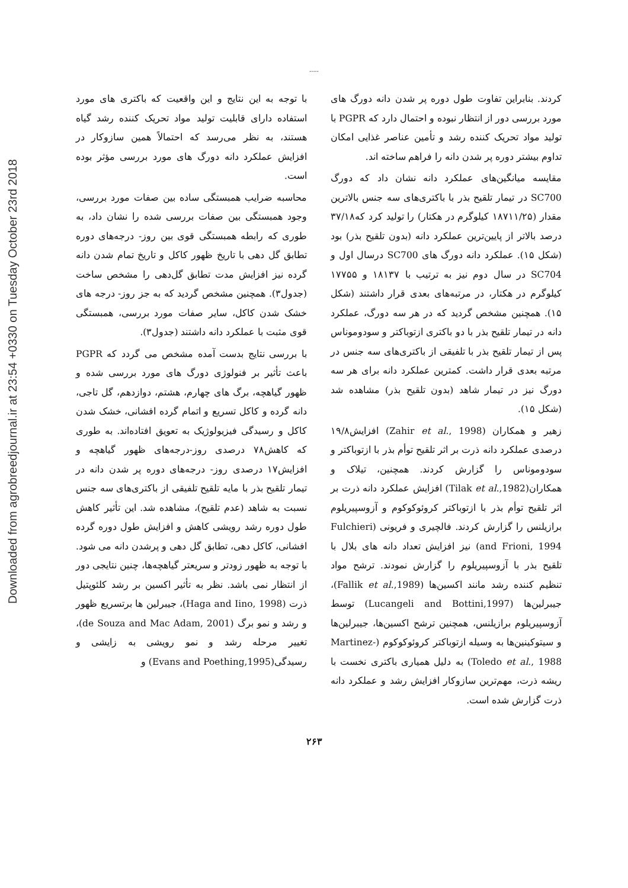Downloaded from agrobreedjournal.ir at 23:54 +0330 on Tuesday October 23rd 2018
.....
کردند. بنابراین تفاوت طول دوره پر شدن دانه دورگ های مورد بررسی دور از انتظار نبوده و احتمال دارد که PGPR با تولید مواد تحریک کننده رشد و تأمین عناصر غذایی امکان تداوم بیشتر دوره پر شدن دانه را فراهم ساخته اند.
مقایسه میانگین‌های عملکرد دانه نشان داد که دورگ SC700 در تیمار تلقیح بذر با باکتری‌های سه جنس بالاترین مقدار (۱۸۷۱۱/۲۵ کیلوگرم در هکتار) را تولید کرد که۳۷/۱۸ درصد بالاتر از پایین‌ترین عملکرد دانه (بدون تلقیح بذر) بود (شکل ۱۵). عملکرد دانه دورگ های SC700 درسال اول و SC704 در سال دوم نیز به ترتیب با ۱۸۱۳۷ و ۱۷۷۵۵ کیلوگرم در هکتار، در مرتبه‌های بعدی قرار داشتند (شکل ۱۵). همچنین مشخص گردید که در هر سه دورگ، عملکرد دانه در تیمار تلقیح بذر با دو باکتری ازتوباکتر و سودوموناس پس از تیمار تلقیح بذر با تلفیقی از باکتری‌های سه جنس در مرتبه بعدی قرار داشت. کمترین عملکرد دانه برای هر سه دورگ نیز در تیمار شاهد (بدون تلقیح بذر) مشاهده شد (شکل ۱۵).
زهیر و همکاران (Zahir et al., 1998) افزایش۱۹/۸ درصدی عملکرد دانه ذرت بر اثر تلقیح توأم بذر با ازتوباکتر و سودوموناس را گزارش کردند. همچنین، تیلاک و همکاران(Tilak et al.,1982) افزایش عملکرد دانه ذرت بر اثر تلقیح توأم بذر با ازتوباکتر کروئوکوکوم و آزوسپیریلوم برازیلنس را گزارش کردند. فالچیری و فریونی (Fulchieri and Frioni, 1994) نیز افزایش تعداد دانه های بلال با تلقیح بذر با آزوسپیریلوم را گزارش نمودند. ترشح مواد تنظیم کننده رشد مانند اکسین‌ها (Fallik et al.,1989)، جیبرلین‌ها (Lucangeli and Bottini,1997) توسط آزوسپیریلوم برازیلنس، همچنین ترشح اکسین‌ها، جیبرلین‌ها و سیتوکینین‌ها به وسیله ازتوباکتر کروئوکوکوم (Martinez-Toledo et al., 1988) به دلیل همیاری باکتری نخست با ریشه ذرت، مهم‌ترین سازوکار افزایش رشد و عملکرد دانه ذرت گزارش شده است.
با توجه به این نتایج و این واقعیت که باکتری های مورد استفاده دارای قابلیت تولید مواد تحریک کننده رشد گیاه هستند، به نظر می‌رسد که احتمالاً همین سازوکار در افزایش عملکرد دانه دورگ های مورد بررسی مؤثر بوده است.
محاسبه ضرایب همبستگی ساده بین صفات مورد بررسی، وجود همبستگی بین صفات بررسی شده را نشان داد، به طوری که رابطه همبستگی قوی بین روز- درجه‌های دوره تطابق گل دهی با تاریخ ظهور کاکل و تاریخ تمام شدن دانه گرده نیز افزایش مدت تطابق گل‌دهی را مشخص ساخت (جدول۳). همچنین مشخص گردید که به جز روز- درجه های خشک شدن کاکل، سایر صفات مورد بررسی، همبستگی قوی مثبت با عملکرد دانه داشتند (جدول۳).
با بررسی نتایج بدست آمده مشخص می گردد که PGPR باعث تأثیر بر فنولوژی دورگ های مورد بررسی شده و ظهور گیاهچه، برگ های چهارم، هشتم، دوازدهم، گل تاجی، دانه گرده و کاکل تسریع و اتمام گرده افشانی، خشک شدن کاکل و رسیدگی فیزیولوژیک به تعویق افتاده‌اند. به طوری که کاهش۷۸ درصدی روز-درجه‌های ظهور گیاهچه و افزایش۱۷ درصدی روز- درجه‌های دوره پر شدن دانه در تیمار تلقیح بذر با مایه تلقیح تلفیقی از باکتری‌های سه جنس نسبت به شاهد (عدم تلقیح)، مشاهده شد. این تأثیر کاهش طول دوره رشد رویشی کاهش و افزایش طول دوره گرده افشانی، کاکل دهی، تطابق گل دهی و پرشدن دانه می شود. با توجه به ظهور زودتر و سریعتر گیاهچه‌ها، چنین نتایجی دور از انتظار نمی باشد. نظر به تأثیر اکسین بر رشد کلئوپتیل ذرت (Haga and Iino, 1998)، جیبرلین ها برتسریع ظهور و رشد و نمو برگ (de Souza and Mac Adam, 2001)، تغییر مرحله رشد و نمو رویشی به زایشی و رسیدگی(Evans and Poething,1995) و
۲۶۳